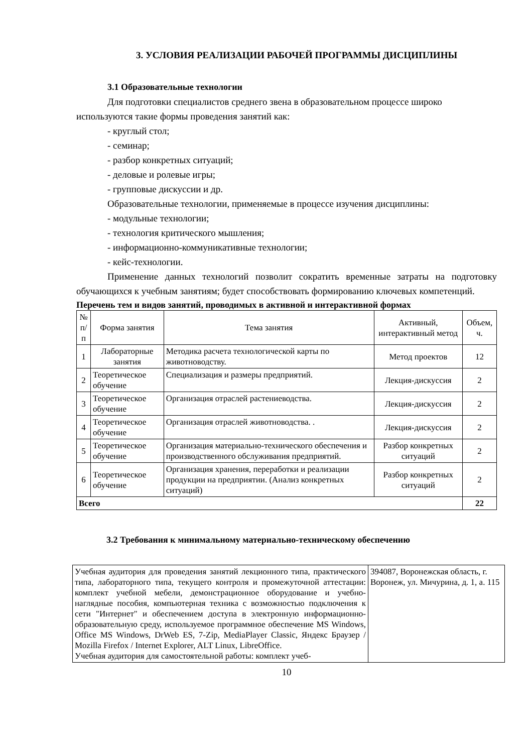3. УСЛОВИЯ РЕАЛИЗАЦИИ РАБОЧЕЙ ПРОГРАММЫ ДИСЦИПЛИНЫ
3.1 Образовательные технологии
Для подготовки специалистов среднего звена в образовательном процессе широко
используются такие формы проведения занятий как:
- круглый стол;
- семинар;
- разбор конкретных ситуаций;
- деловые и ролевые игры;
- групповые дискуссии и др.
Образовательные технологии, применяемые в процессе изучения дисциплины:
- модульные технологии;
- технология критического мышления;
- информационно-коммуникативные технологии;
- кейс-технологии.
Применение данных технологий позволит сократить временные затраты на подготовку обучающихся к учебным занятиям; будет способствовать формированию ключевых компетенций.
Перечень тем и видов занятий, проводимых в активной и интерактивной формах
| № п/п | Форма занятия | Тема занятия | Активный, интерактивный метод | Объем, ч. |
| --- | --- | --- | --- | --- |
| 1 | Лабораторные занятия | Методика расчета технологической карты по животноводству. | Метод проектов | 12 |
| 2 | Теоретическое обучение | Специализация и размеры предприятий. | Лекция-дискуссия | 2 |
| 3 | Теоретическое обучение | Организация отраслей растениеводства. | Лекция-дискуссия | 2 |
| 4 | Теоретическое обучение | Организация отраслей животноводства. . | Лекция-дискуссия | 2 |
| 5 | Теоретическое обучение | Организация материально-технического обеспечения и производственного обслуживания предприятий. | Разбор конкретных ситуаций | 2 |
| 6 | Теоретическое обучение | Организация хранения, переработки и реализации продукции на предприятии. (Анализ конкретных ситуаций) | Разбор конкретных ситуаций | 2 |
| Всего | | | | 22 |
3.2 Требования к минимальному материально-техническому обеспечению
| Учебная аудитория для проведения занятий лекционного типа, практического типа, лабораторного типа, текущего контроля и промежуточной аттестации: комплект учебной мебели, демонстрационное оборудование и учебно-наглядные пособия, компьютерная техника с возможностью подключения к сети "Интернет" и обеспечением доступа в электронную информационно-образовательную среду, используемое программное обеспечение MS Windows, Office MS Windows, DrWeb ES, 7-Zip, MediaPlayer Classic, Яндекс Браузер / Mozilla Firefox / Internet Explorer, ALT Linux, LibreOffice. Учебная аудитория для самостоятельной работы: комплект учеб- | 394087, Воронежская область, г. Воронеж, ул. Мичурина, д. 1, а. 115 |
10